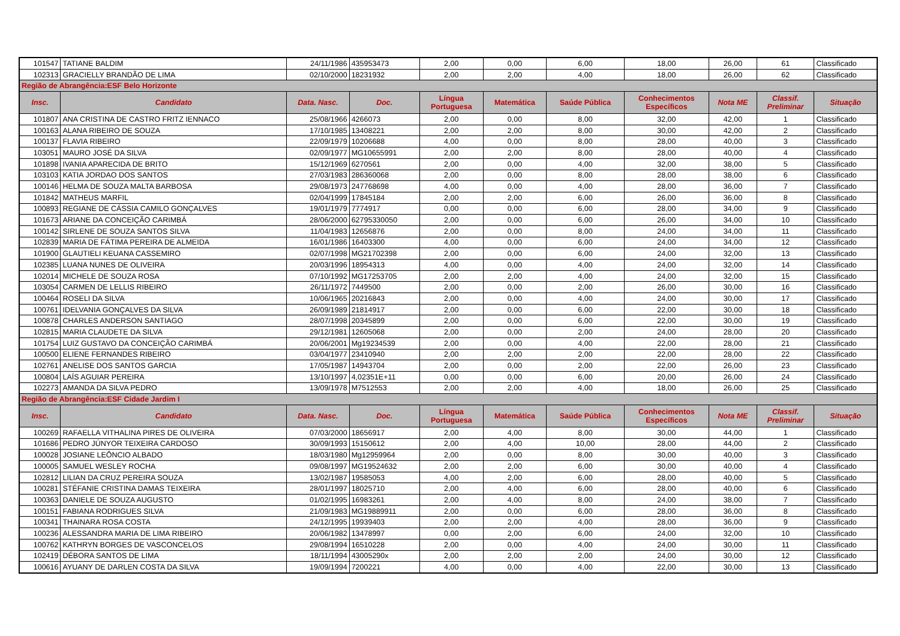| 101547 | TATIANE BALDIM | 24/11/1986 | 435953473 | 2,00 | 0,00 | 6,00 | 18,00 | 26,00 | 61 | Classificado |
| 102313 | GRACIELLY BRANDÃO DE LIMA | 02/10/2000 | 18231932 | 2,00 | 2,00 | 4,00 | 18,00 | 26,00 | 62 | Classificado |
| Região de Abrangência:ESF Belo Horizonte | | | | | | | | | | |
| Insc. | Candidato | Data. Nasc. | Doc. | Língua Portuguesa | Matemática | Saúde Pública | Conhecimentos Específicos | Nota ME | Classif. Preliminar | Situação |
| 101807 | ANA CRISTINA DE CASTRO FRITZ IENNACO | 25/08/1966 | 4266073 | 2,00 | 0,00 | 8,00 | 32,00 | 42,00 | 1 | Classificado |
| 100163 | ALANA RIBEIRO DE SOUZA | 17/10/1985 | 13408221 | 2,00 | 2,00 | 8,00 | 30,00 | 42,00 | 2 | Classificado |
| 100137 | FLAVIA RIBEIRO | 22/09/1979 | 10206688 | 4,00 | 0,00 | 8,00 | 28,00 | 40,00 | 3 | Classificado |
| 103051 | MAURO JOSÉ DA SILVA | 02/09/1977 | MG10655991 | 2,00 | 2,00 | 8,00 | 28,00 | 40,00 | 4 | Classificado |
| 101898 | IVANIA APARECIDA DE BRITO | 15/12/1969 | 6270561 | 2,00 | 0,00 | 4,00 | 32,00 | 38,00 | 5 | Classificado |
| 103103 | KATIA JORDAO DOS SANTOS | 27/03/1983 | 286360068 | 2,00 | 0,00 | 8,00 | 28,00 | 38,00 | 6 | Classificado |
| 100146 | HELMA DE SOUZA MALTA BARBOSA | 29/08/1973 | 247768698 | 4,00 | 0,00 | 4,00 | 28,00 | 36,00 | 7 | Classificado |
| 101842 | MATHEUS MARFIL | 02/04/1999 | 17845184 | 2,00 | 2,00 | 6,00 | 26,00 | 36,00 | 8 | Classificado |
| 100893 | REGIANE DE CÁSSIA CAMILO GONÇALVES | 19/01/1979 | 7774917 | 0,00 | 0,00 | 6,00 | 28,00 | 34,00 | 9 | Classificado |
| 101673 | ARIANE DA CONCEIÇÃO CARIMBÁ | 28/06/2000 | 62795330050 | 2,00 | 0,00 | 6,00 | 26,00 | 34,00 | 10 | Classificado |
| 100142 | SIRLENE DE SOUZA SANTOS SILVA | 11/04/1983 | 12656876 | 2,00 | 0,00 | 8,00 | 24,00 | 34,00 | 11 | Classificado |
| 102839 | MARIA DE FÁTIMA PEREIRA DE ALMEIDA | 16/01/1986 | 16403300 | 4,00 | 0,00 | 6,00 | 24,00 | 34,00 | 12 | Classificado |
| 101900 | GLAUTIELI KEUANA CASSEMIRO | 02/07/1998 | MG21702398 | 2,00 | 0,00 | 6,00 | 24,00 | 32,00 | 13 | Classificado |
| 102385 | LUANA NUNES DE OLIVEIRA | 20/03/1996 | 18954313 | 4,00 | 0,00 | 4,00 | 24,00 | 32,00 | 14 | Classificado |
| 102014 | MICHELE DE SOUZA ROSA | 07/10/1992 | MG17253705 | 2,00 | 2,00 | 4,00 | 24,00 | 32,00 | 15 | Classificado |
| 103054 | CARMEN DE LELLIS RIBEIRO | 26/11/1972 | 7449500 | 2,00 | 0,00 | 2,00 | 26,00 | 30,00 | 16 | Classificado |
| 100464 | ROSELI DA SILVA | 10/06/1965 | 20216843 | 2,00 | 0,00 | 4,00 | 24,00 | 30,00 | 17 | Classificado |
| 100761 | IDELVANIA GONÇALVES DA SILVA | 26/09/1989 | 21814917 | 2,00 | 0,00 | 6,00 | 22,00 | 30,00 | 18 | Classificado |
| 100878 | CHARLES ANDERSON SANTIAGO | 28/07/1998 | 20345899 | 2,00 | 0,00 | 6,00 | 22,00 | 30,00 | 19 | Classificado |
| 102815 | MARIA CLAUDETE DA SILVA | 29/12/1981 | 12605068 | 2,00 | 0,00 | 2,00 | 24,00 | 28,00 | 20 | Classificado |
| 101754 | LUIZ GUSTAVO DA CONCEIÇÃO CARIMBÁ | 20/06/2001 | Mg19234539 | 2,00 | 0,00 | 4,00 | 22,00 | 28,00 | 21 | Classificado |
| 100500 | ELIENE FERNANDES RIBEIRO | 03/04/1977 | 23410940 | 2,00 | 2,00 | 2,00 | 22,00 | 28,00 | 22 | Classificado |
| 102761 | ANELISE DOS SANTOS GARCIA | 17/05/1987 | 14943704 | 2,00 | 0,00 | 2,00 | 22,00 | 26,00 | 23 | Classificado |
| 100804 | LAÍS AGUIAR PEREIRA | 13/10/1997 | 4,02351E+11 | 0,00 | 0,00 | 6,00 | 20,00 | 26,00 | 24 | Classificado |
| 102273 | AMANDA DA SILVA PEDRO | 13/09/1978 | M7512553 | 2,00 | 2,00 | 4,00 | 18,00 | 26,00 | 25 | Classificado |
| Região de Abrangência:ESF Cidade Jardim I | | | | | | | | | | |
| Insc. | Candidato | Data. Nasc. | Doc. | Língua Portuguesa | Matemática | Saúde Pública | Conhecimentos Específicos | Nota ME | Classif. Preliminar | Situação |
| 100269 | RAFAELLA VITHALINA PIRES DE OLIVEIRA | 07/03/2000 | 18656917 | 2,00 | 4,00 | 8,00 | 30,00 | 44,00 | 1 | Classificado |
| 101686 | PEDRO JÚNYOR TEIXEIRA CARDOSO | 30/09/1993 | 15150612 | 2,00 | 4,00 | 10,00 | 28,00 | 44,00 | 2 | Classificado |
| 100028 | JOSIANE LEÔNCIO ALBADO | 18/03/1980 | Mg12959964 | 2,00 | 0,00 | 8,00 | 30,00 | 40,00 | 3 | Classificado |
| 100005 | SAMUEL WESLEY ROCHA | 09/08/1997 | MG19524632 | 2,00 | 2,00 | 6,00 | 30,00 | 40,00 | 4 | Classificado |
| 102812 | LILIAN DA CRUZ PEREIRA SOUZA | 13/02/1987 | 19585053 | 4,00 | 2,00 | 6,00 | 28,00 | 40,00 | 5 | Classificado |
| 100281 | STÉFANIE CRISTINA DAMAS TEIXEIRA | 28/01/1997 | 18025710 | 2,00 | 4,00 | 6,00 | 28,00 | 40,00 | 6 | Classificado |
| 100363 | DANIELE DE SOUZA AUGUSTO | 01/02/1995 | 16983261 | 2,00 | 4,00 | 8,00 | 24,00 | 38,00 | 7 | Classificado |
| 100151 | FABIANA RODRIGUES SILVA | 21/09/1983 | MG19889911 | 2,00 | 0,00 | 6,00 | 28,00 | 36,00 | 8 | Classificado |
| 100341 | THAINARA ROSA COSTA | 24/12/1995 | 19939403 | 2,00 | 2,00 | 4,00 | 28,00 | 36,00 | 9 | Classificado |
| 100236 | ALESSANDRA MARIA DE LIMA RIBEIRO | 20/06/1982 | 13478997 | 0,00 | 2,00 | 6,00 | 24,00 | 32,00 | 10 | Classificado |
| 100762 | KATHRYN BORGES DE VASCONCELOS | 29/08/1994 | 16510228 | 2,00 | 0,00 | 4,00 | 24,00 | 30,00 | 11 | Classificado |
| 102419 | DÉBORA SANTOS DE LIMA | 18/11/1994 | 43005290x | 2,00 | 2,00 | 2,00 | 24,00 | 30,00 | 12 | Classificado |
| 100616 | AYUANY DE DARLEN COSTA DA SILVA | 19/09/1994 | 7200221 | 4,00 | 0,00 | 4,00 | 22,00 | 30,00 | 13 | Classificado |